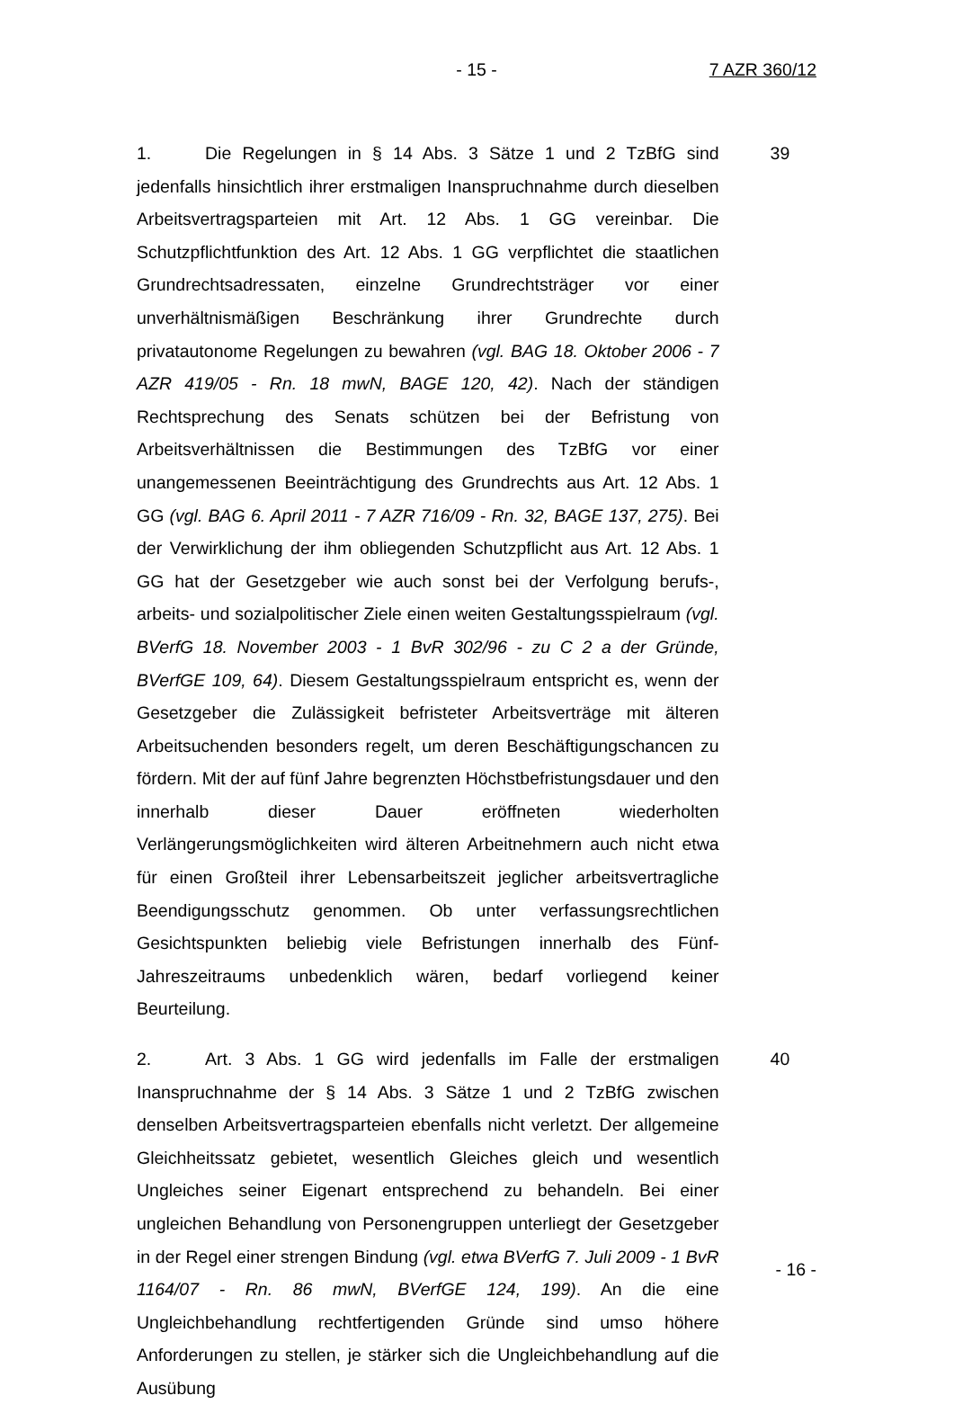- 15 - 7 AZR 360/12
1. Die Regelungen in § 14 Abs. 3 Sätze 1 und 2 TzBfG sind jedenfalls hinsichtlich ihrer erstmaligen Inanspruchnahme durch dieselben Arbeitsvertragsparteien mit Art. 12 Abs. 1 GG vereinbar. Die Schutzpflichtfunktion des Art. 12 Abs. 1 GG verpflichtet die staatlichen Grundrechtsadressaten, einzelne Grundrechtsträger vor einer unverhältnismäßigen Beschränkung ihrer Grundrechte durch privatautonome Regelungen zu bewahren (vgl. BAG 18. Oktober 2006 - 7 AZR 419/05 - Rn. 18 mwN, BAGE 120, 42). Nach der ständigen Rechtsprechung des Senats schützen bei der Befristung von Arbeitsverhältnissen die Bestimmungen des TzBfG vor einer unangemessenen Beeinträchtigung des Grundrechts aus Art. 12 Abs. 1 GG (vgl. BAG 6. April 2011 - 7 AZR 716/09 - Rn. 32, BAGE 137, 275). Bei der Verwirklichung der ihm obliegenden Schutzpflicht aus Art. 12 Abs. 1 GG hat der Gesetzgeber wie auch sonst bei der Verfolgung berufs-, arbeits- und sozialpolitischer Ziele einen weiten Gestaltungsspielraum (vgl. BVerfG 18. November 2003 - 1 BvR 302/96 - zu C 2 a der Gründe, BVerfGE 109, 64). Diesem Gestaltungsspielraum entspricht es, wenn der Gesetzgeber die Zulässigkeit befristeter Arbeitsverträge mit älteren Arbeitsuchenden besonders regelt, um deren Beschäftigungschancen zu fördern. Mit der auf fünf Jahre begrenzten Höchstbefristungsdauer und den innerhalb dieser Dauer eröffneten wiederholten Verlängerungsmöglichkeiten wird älteren Arbeitnehmern auch nicht etwa für einen Großteil ihrer Lebensarbeitszeit jeglicher arbeitsvertragliche Beendigungsschutz genommen. Ob unter verfassungsrechtlichen Gesichtspunkten beliebig viele Befristungen innerhalb des Fünf-Jahreszeitraums unbedenklich wären, bedarf vorliegend keiner Beurteilung.
39
2. Art. 3 Abs. 1 GG wird jedenfalls im Falle der erstmaligen Inanspruchnahme der § 14 Abs. 3 Sätze 1 und 2 TzBfG zwischen denselben Arbeitsvertragsparteien ebenfalls nicht verletzt. Der allgemeine Gleichheitssatz gebietet, wesentlich Gleiches gleich und wesentlich Ungleiches seiner Eigenart entsprechend zu behandeln. Bei einer ungleichen Behandlung von Personengruppen unterliegt der Gesetzgeber in der Regel einer strengen Bindung (vgl. etwa BVerfG 7. Juli 2009 - 1 BvR 1164/07 - Rn. 86 mwN, BVerfGE 124, 199). An die eine Ungleichbehandlung rechtfertigenden Gründe sind umso höhere Anforderungen zu stellen, je stärker sich die Ungleichbehandlung auf die Ausübung
40
- 16 -